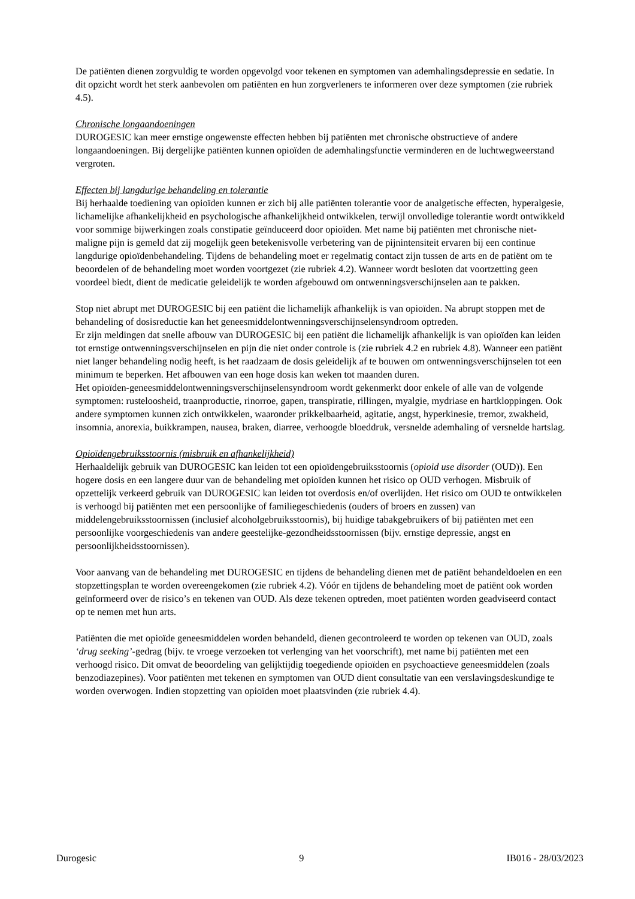De patiënten dienen zorgvuldig te worden opgevolgd voor tekenen en symptomen van ademhalingsdepressie en sedatie. In dit opzicht wordt het sterk aanbevolen om patiënten en hun zorgverleners te informeren over deze symptomen (zie rubriek 4.5).
Chronische longaandoeningen
DUROGESIC kan meer ernstige ongewenste effecten hebben bij patiënten met chronische obstructieve of andere longaandoeningen. Bij dergelijke patiënten kunnen opioïden de ademhalingsfunctie verminderen en de luchtwegweerstand vergroten.
Effecten bij langdurige behandeling en tolerantie
Bij herhaalde toediening van opioïden kunnen er zich bij alle patiënten tolerantie voor de analgetische effecten, hyperalgesie, lichamelijke afhankelijkheid en psychologische afhankelijkheid ontwikkelen, terwijl onvolledige tolerantie wordt ontwikkeld voor sommige bijwerkingen zoals constipatie geïnduceerd door opioïden. Met name bij patiënten met chronische niet-maligne pijn is gemeld dat zij mogelijk geen betekenisvolle verbetering van de pijnintensiteit ervaren bij een continue langdurige opioïdenbehandeling. Tijdens de behandeling moet er regelmatig contact zijn tussen de arts en de patiënt om te beoordelen of de behandeling moet worden voortgezet (zie rubriek 4.2). Wanneer wordt besloten dat voortzetting geen voordeel biedt, dient de medicatie geleidelijk te worden afgebouwd om ontwenningsverschijnselen aan te pakken.
Stop niet abrupt met DUROGESIC bij een patiënt die lichamelijk afhankelijk is van opioïden. Na abrupt stoppen met de behandeling of dosisreductie kan het geneesmiddelontwenningsverschijnselensyndroom optreden.
Er zijn meldingen dat snelle afbouw van DUROGESIC bij een patiënt die lichamelijk afhankelijk is van opioïden kan leiden tot ernstige ontwenningsverschijnselen en pijn die niet onder controle is (zie rubriek 4.2 en rubriek 4.8). Wanneer een patiënt niet langer behandeling nodig heeft, is het raadzaam de dosis geleidelijk af te bouwen om ontwenningsverschijnselen tot een minimum te beperken. Het afbouwen van een hoge dosis kan weken tot maanden duren.
Het opioïden-geneesmiddelontwenningsverschijnselensyndroom wordt gekenmerkt door enkele of alle van de volgende symptomen: rusteloosheid, traanproductie, rinorroe, gapen, transpiratie, rillingen, myalgie, mydriase en hartkloppingen. Ook andere symptomen kunnen zich ontwikkelen, waaronder prikkelbaarheid, agitatie, angst, hyperkinesie, tremor, zwakheid, insomnia, anorexia, buikkrampen, nausea, braken, diarree, verhoogde bloeddruk, versnelde ademhaling of versnelde hartslag.
Opioïdengebruiksstoornis (misbruik en afhankelijkheid)
Herhaaldelijk gebruik van DUROGESIC kan leiden tot een opioïdengebruiksstoornis (opioid use disorder (OUD)). Een hogere dosis en een langere duur van de behandeling met opioïden kunnen het risico op OUD verhogen. Misbruik of opzettelijk verkeerd gebruik van DUROGESIC kan leiden tot overdosis en/of overlijden. Het risico om OUD te ontwikkelen is verhoogd bij patiënten met een persoonlijke of familiegeschiedenis (ouders of broers en zussen) van middelengebruiksstoornissen (inclusief alcoholgebruiksstoornis), bij huidige tabakgebruikers of bij patiënten met een persoonlijke voorgeschiedenis van andere geestelijke-gezondheidsstoornissen (bijv. ernstige depressie, angst en persoonlijkheidsstoornissen).
Voor aanvang van de behandeling met DUROGESIC en tijdens de behandeling dienen met de patiënt behandeldoelen en een stopzettingsplan te worden overeengekomen (zie rubriek 4.2). Vóór en tijdens de behandeling moet de patiënt ook worden geïnformeerd over de risico’s en tekenen van OUD. Als deze tekenen optreden, moet patiënten worden geadviseerd contact op te nemen met hun arts.
Patiënten die met opioïde geneesmiddelen worden behandeld, dienen gecontroleerd te worden op tekenen van OUD, zoals ‘drug seeking’-gedrag (bijv. te vroege verzoeken tot verlenging van het voorschrift), met name bij patiënten met een verhoogd risico. Dit omvat de beoordeling van gelijktijdig toegediende opioïden en psychoactieve geneesmiddelen (zoals benzodiazepines). Voor patiënten met tekenen en symptomen van OUD dient consultatie van een verslavingsdeskundige te worden overwogen. Indien stopzetting van opioïden moet plaatsvinden (zie rubriek 4.4).
Durogesic 9 IB016 - 28/03/2023